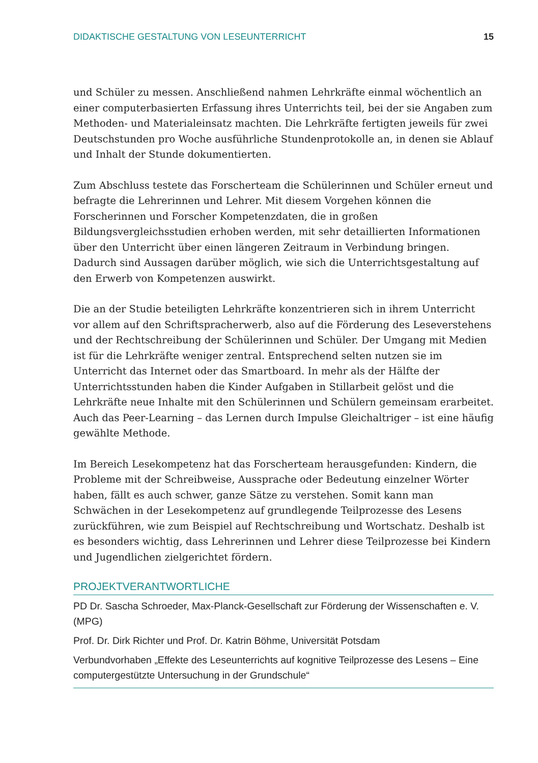DIDAKTISCHE GESTALTUNG VON LESEUNTERRICHT 15
und Schüler zu messen. Anschließend nahmen Lehrkräfte einmal wöchentlich an einer computerbasierten Erfassung ihres Unterrichts teil, bei der sie Angaben zum Methoden- und Materialeinsatz machten. Die Lehrkräfte fertigten jeweils für zwei Deutschstunden pro Woche ausführliche Stundenprotokolle an, in denen sie Ablauf und Inhalt der Stunde dokumentierten.
Zum Abschluss testete das Forscherteam die Schülerinnen und Schüler erneut und befragte die Lehrerinnen und Lehrer. Mit diesem Vorgehen können die Forscherinnen und Forscher Kompetenzdaten, die in großen Bildungsvergleichsstudien erhoben werden, mit sehr detaillierten Informationen über den Unterricht über einen längeren Zeitraum in Verbindung bringen. Dadurch sind Aussagen darüber möglich, wie sich die Unterrichtsgestaltung auf den Erwerb von Kompetenzen auswirkt.
Die an der Studie beteiligten Lehrkräfte konzentrieren sich in ihrem Unterricht vor allem auf den Schriftspracherwerb, also auf die Förderung des Leseverstehens und der Rechtschreibung der Schülerinnen und Schüler. Der Umgang mit Medien ist für die Lehrkräfte weniger zentral. Entsprechend selten nutzen sie im Unterricht das Internet oder das Smartboard. In mehr als der Hälfte der Unterrichtsstunden haben die Kinder Aufgaben in Stillarbeit gelöst und die Lehrkräfte neue Inhalte mit den Schülerinnen und Schülern gemeinsam erarbeitet. Auch das Peer-Learning – das Lernen durch Impulse Gleichaltriger – ist eine häufig gewählte Methode.
Im Bereich Lesekompetenz hat das Forscherteam herausgefunden: Kindern, die Probleme mit der Schreibweise, Aussprache oder Bedeutung einzelner Wörter haben, fällt es auch schwer, ganze Sätze zu verstehen. Somit kann man Schwächen in der Lesekompetenz auf grundlegende Teilprozesse des Lesens zurückführen, wie zum Beispiel auf Rechtschreibung und Wortschatz. Deshalb ist es besonders wichtig, dass Lehrerinnen und Lehrer diese Teilprozesse bei Kindern und Jugendlichen zielgerichtet fördern.
PROJEKTVERANTWORTLICHE
PD Dr. Sascha Schroeder, Max-Planck-Gesellschaft zur Förderung der Wissenschaften e. V. (MPG)
Prof. Dr. Dirk Richter und Prof. Dr. Katrin Böhme, Universität Potsdam
Verbundvorhaben „Effekte des Leseunterrichts auf kognitive Teilprozesse des Lesens – Eine computergestützte Untersuchung in der Grundschule“